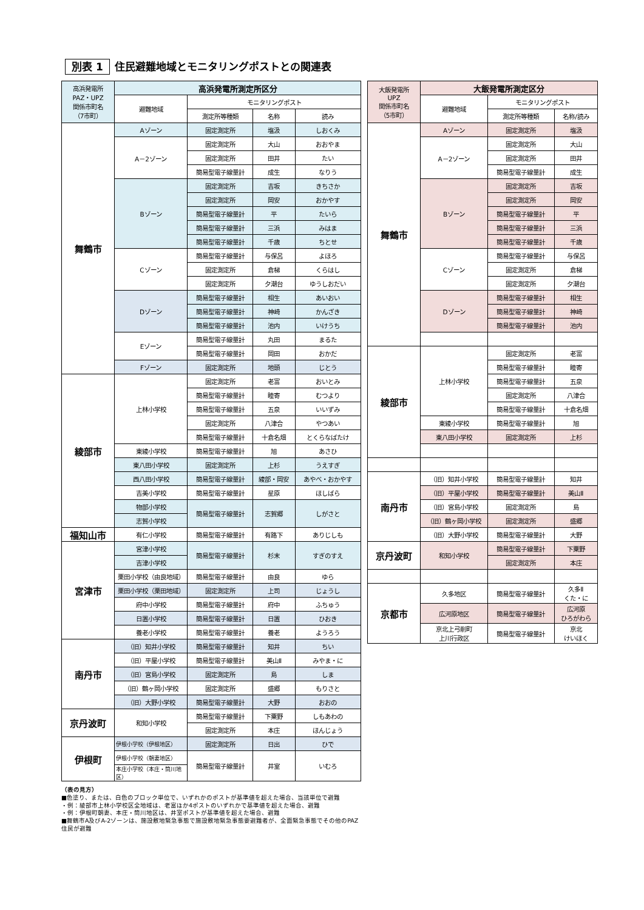別表 1 住民避難地域とモニタリングポストとの関連表
| 高浜発電所 PAZ・UPZ 関係市町名 （7市町） | 高浜発電所測定所区分 | | | |
| --- | --- | --- | --- | --- |
| | 避難地域 | モニタリングポスト | | |
| | | 測定所等種類 | 名称 | 読み |
| 舞鶴市 | Aゾーン | 固定測定所 | 塩汲 | しおくみ |
| | A－2ゾーン | 固定測定所 | 大山 | おおやま |
| | | 固定測定所 | 田井 | たい |
| | | 簡易型電子線量計 | 成生 | なりう |
| | Bゾーン | 固定測定所 | 吉坂 | きちさか |
| | | 固定測定所 | 岡安 | おかやす |
| | | 簡易型電子線量計 | 平 | たいら |
| | | 簡易型電子線量計 | 三浜 | みはま |
| | | 簡易型電子線量計 | 千歳 | ちとせ |
| | Cゾーン | 簡易型電子線量計 | 与保呂 | よほろ |
| | | 固定測定所 | 倉梯 | くらはし |
| | | 固定測定所 | 夕潮台 | ゆうしおだい |
| | Dゾーン | 簡易型電子線量計 | 相生 | あいおい |
| | | 簡易型電子線量計 | 神崎 | かんざき |
| | | 簡易型電子線量計 | 池内 | いけうち |
| | Eゾーン | 簡易型電子線量計 | 丸田 | まるた |
| | | 簡易型電子線量計 | 岡田 | おかだ |
| | Fゾーン | 固定測定所 | 地頭 | じとう |
| 綾部市 | 上林小学校 | 固定測定所 | 老富 | おいとみ |
| | | 簡易型電子線量計 | 睦寄 | むつより |
| | | 簡易型電子線量計 | 五泉 | いいずみ |
| | | 固定測定所 | 八津合 | やつあい |
| | | 簡易型電子線量計 | 十倉名畑 | とくらなばたけ |
| | 東綾小学校 | 簡易型電子線量計 | 旭 | あさひ |
| | 東八田小学校 | 固定測定所 | 上杉 | うえすぎ |
| | 西八田小学校 | 簡易型電子線量計 | 綾部・岡安 | あやべ・おかやす |
| | 吉美小学校 | 簡易型電子線量計 | 星原 | ほしばら |
| | 物部小学校 | 簡易型電子線量計 | 志賀郷 | しがさと |
| | 志賀小学校 | | | |
| 福知山市 | 有仁小学校 | 簡易型電子線量計 | 有路下 | ありじしも |
| 宮津市 | 宮津小学校 | 簡易型電子線量計 | 杉末 | すぎのすえ |
| | 吉津小学校 | | | |
| | 栗田小学校（由良地域） | 簡易型電子線量計 | 由良 | ゆら |
| | 栗田小学校（栗田地域） | 固定測定所 | 上司 | じょうし |
| | 府中小学校 | 簡易型電子線量計 | 府中 | ふちゅう |
| | 日置小学校 | 簡易型電子線量計 | 日置 | ひおき |
| | 養老小学校 | 簡易型電子線量計 | 養老 | ようろう |
| 南丹市 | （旧）知井小学校 | 簡易型電子線量計 | 知井 | ちい |
| | （旧）平屋小学校 | 簡易型電子線量計 | 美山Ⅱ | みやま・に |
| | （旧）宮島小学校 | 固定測定所 | 島 | しま |
| | （旧）鶴ヶ岡小学校 | 固定測定所 | 盛郷 | もりさと |
| | （旧）大野小学校 | 簡易型電子線量計 | 大野 | おおの |
| 京丹波町 | 和知小学校 | 簡易型電子線量計 | 下粟野 | しもあわの |
| | | 固定測定所 | 本庄 | ほんじょう |
| 伊根町 | 伊根小学校（伊根地区） | 固定測定所 | 日出 | ひで |
| | 伊根小学校（朝妻地区） | 簡易型電子線量計 | 井室 | いむろ |
| | 本庄小学校（本庄・筒川地区） | | | |
（表の見方）
■色塗り、または、白色のブロック単位で、いずれかのポストが基準値を超えた場合、当該単位で避難
・例：綾部市上林小学校区全地域は、老富ほか4ポストのいずれかで基準値を超えた場合、避難
・例：伊根町朝妻、本庄・筒川地区は、井室ポストが基準値を超えた場合、避難
■舞鶴市A及びA-2ゾーンは、施設敷地緊急事態で施設敷地緊急事態要避難者が、全面緊急事態でその他のPAZ住民が避難
| 大飯発電所 UPZ 関係市町名 （5市町） | 大飯発電所測定区分 | | |
| --- | --- | --- | --- |
| | 避難地域 | モニタリングポスト | |
| | | 測定所等種類 | 名称/読み |
| 舞鶴市 | Aゾーン | 固定測定所 | 塩汲 |
| | A－2ゾーン | 固定測定所 | 大山 |
| | | 固定測定所 | 田井 |
| | | 簡易型電子線量計 | 成生 |
| | Bゾーン | 固定測定所 | 吉坂 |
| | | 固定測定所 | 岡安 |
| | | 簡易型電子線量計 | 平 |
| | | 簡易型電子線量計 | 三浜 |
| | | 簡易型電子線量計 | 千歳 |
| | Cゾーン | 簡易型電子線量計 | 与保呂 |
| | | 固定測定所 | 倉梯 |
| | | 固定測定所 | 夕潮台 |
| | Dゾーン | 簡易型電子線量計 | 相生 |
| | | 簡易型電子線量計 | 神崎 |
| | | 簡易型電子線量計 | 池内 |
| 綾部市 | 上林小学校 | 固定測定所 | 老富 |
| | | 簡易型電子線量計 | 睦寄 |
| | | 簡易型電子線量計 | 五泉 |
| | | 固定測定所 | 八津合 |
| | | 簡易型電子線量計 | 十倉名畑 |
| | 東綾小学校 | 簡易型電子線量計 | 旭 |
| | 東八田小学校 | 固定測定所 | 上杉 |
| 南丹市 | （旧）知井小学校 | 簡易型電子線量計 | 知井 |
| | （旧）平屋小学校 | 簡易型電子線量計 | 美山Ⅱ |
| | （旧）宮島小学校 | 固定測定所 | 島 |
| | （旧）鶴ヶ岡小学校 | 固定測定所 | 盛郷 |
| | （旧）大野小学校 | 簡易型電子線量計 | 大野 |
| 京丹波町 | 和知小学校 | 簡易型電子線量計 | 下粟野 |
| | | 固定測定所 | 本庄 |
| 京都市 | 久多地区 | 簡易型電子線量計 | 久多Ⅱ くた・に |
| | 広河原地区 | 簡易型電子線量計 | 広河原 ひろがわら |
| | 京北上弓削町 上川行政区 | 簡易型電子線量計 | 京北 けいほく |